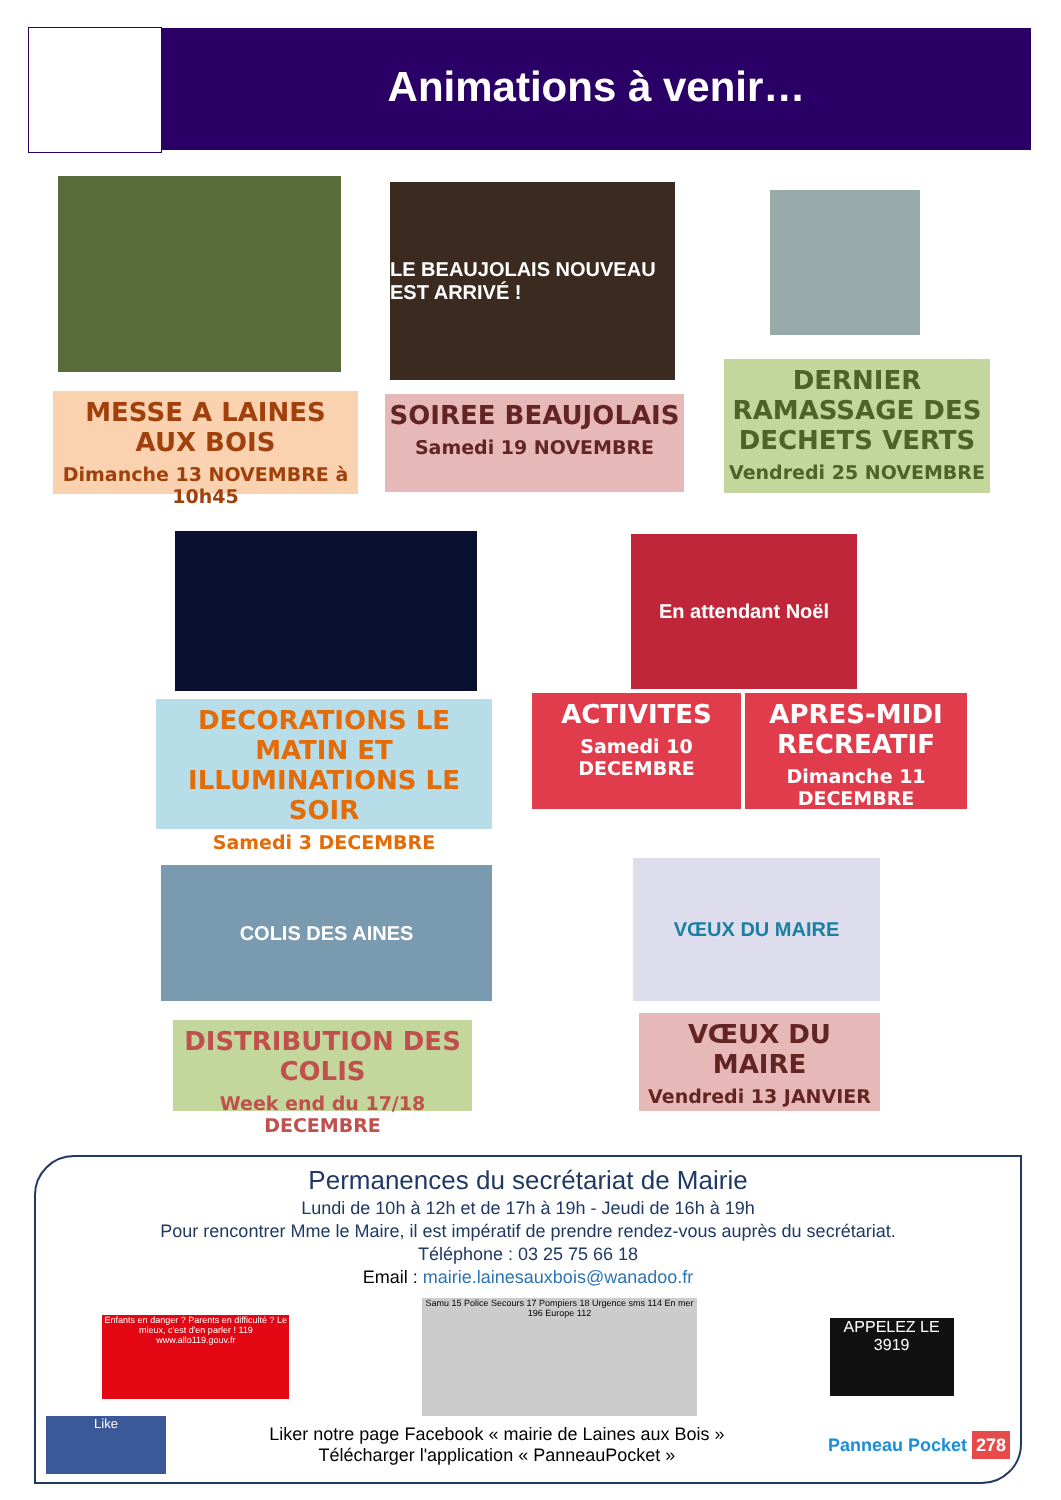Animations à venir…
LE BEAUJOLAIS NOUVEAU EST ARRIVÉ !
MESSE A LAINES AUX BOIS
Dimanche 13 NOVEMBRE à 10h45
SOIREE BEAUJOLAIS
Samedi 19 NOVEMBRE
DERNIER RAMASSAGE DES DECHETS VERTS
Vendredi 25 NOVEMBRE
En attendant Noël
DECORATIONS LE MATIN ET ILLUMINATIONS LE SOIR
Samedi 3 DECEMBRE
ACTIVITES
Samedi 10 DECEMBRE
APRES-MIDI RECREATIF
Dimanche 11 DECEMBRE
COLIS DES AINES VŒUX DU MAIRE
DISTRIBUTION DES COLIS
Week end du 17/18 DECEMBRE
VŒUX DU MAIRE
Vendredi 13 JANVIER
Permanences du secrétariat de Mairie
Lundi de 10h à 12h et de 17h à 19h - Jeudi de 16h à 19h
Pour rencontrer Mme le Maire, il est impératif de prendre rendez-vous auprès du secrétariat.
Téléphone : 03 25 75 66 18
Email : mairie.lainesauxbois@wanadoo.fr
Enfants en danger ? Parents en difficulté ? Le mieux, c'est d'en parler ! 119 www.allo119.gouv.fr
Samu 15 Police Secours 17 Pompiers 18 Urgence sms 114 En mer 196 Europe 112
APPELEZ LE 3919
Like
Liker notre page Facebook « mairie de Laines aux Bois »
Télécharger l'application « PanneauPocket »
Panneau Pocket 278